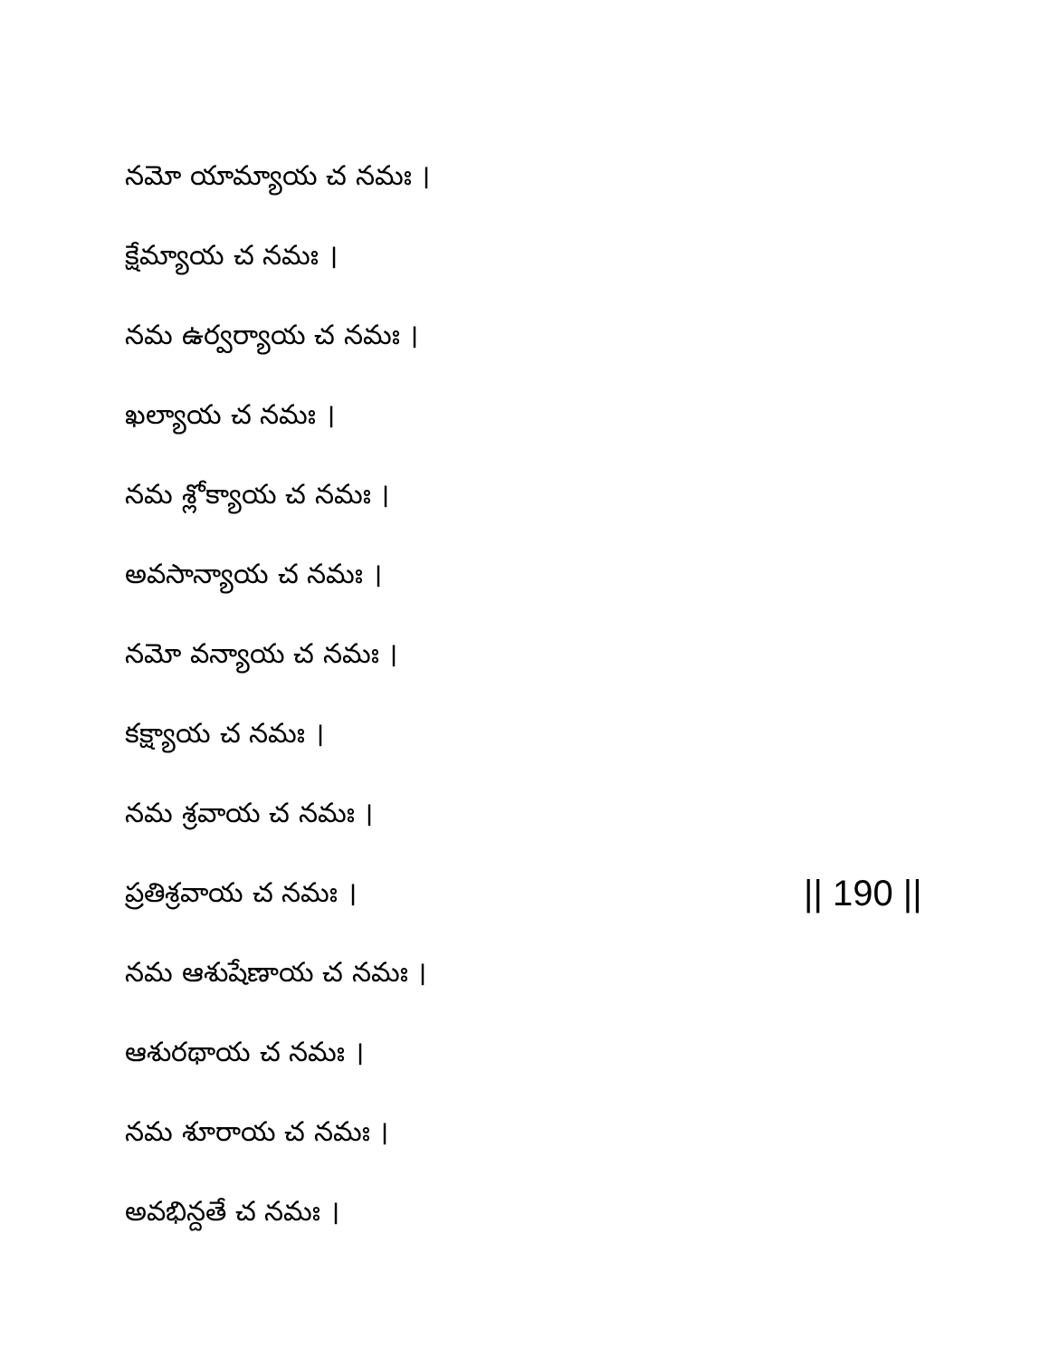నమో యామ్యాయ చ నమః ।
క్షేమ్యాయ చ నమః ।
నమ ఉర్వర్యాయ చ నమః ।
ఖల్యాయ చ నమః ।
నమ శ్లోక్యాయ చ నమః ।
అవసాన్యాయ చ నమః ।
నమో వన్యాయ చ నమః ।
కక్ష్యాయ చ నమః ।
నమ శ్రవాయ చ నమః ।
ప్రతిశ్రవాయ చ నమః । || 190 ||
నమ ఆశుషేణాయ చ నమః ।
ఆశురథాయ చ నమః ।
నమ శూరాయ చ నమః ।
అవభిన్దతే చ నమః ।